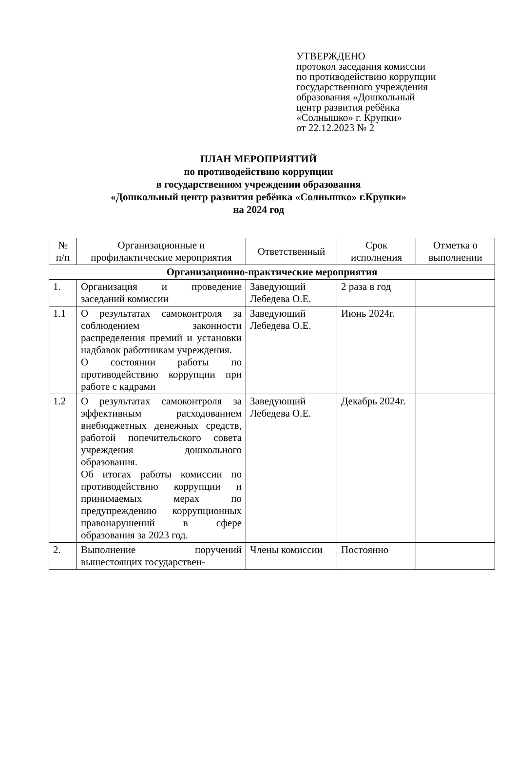УТВЕРЖДЕНО
протокол заседания комиссии
по противодействию коррупции
государственного учреждения
образования «Дошкольный
центр развития ребёнка
«Солнышко» г. Крупки»
от 22.12.2023 № 2
ПЛАН МЕРОПРИЯТИЙ
по противодействию коррупции
в государственном учреждении образования
«Дошкольный центр развития ребёнка «Солнышко» г.Крупки»
на 2024 год
| № п/п | Организационные и профилактические мероприятия | Ответственный | Срок исполнения | Отметка о выполнении |
| --- | --- | --- | --- | --- |
| Организационно-практические мероприятия | | | | |
| 1. | Организация и проведение заседаний комиссии | Заведующий Лебедева О.Е. | 2 раза в год | |
| 1.1 | О результатах самоконтроля за соблюдением законности распределения премий и установки надбавок работникам учреждения. О состоянии работы по противодействию коррупции при работе с кадрами | Заведующий Лебедева О.Е. | Июнь 2024г. | |
| 1.2 | О результатах самоконтроля за эффективным расходованием внебюджетных денежных средств, работой попечительского совета учреждения дошкольного образования. Об итогах работы комиссии по противодействию коррупции и принимаемых мерах по предупреждению коррупционных правонарушений в сфере образования за 2023 год. | Заведующий Лебедева О.Е. | Декабрь 2024г. | |
| 2. | Выполнение поручений вышестоящих государствен- | Члены комиссии | Постоянно | |